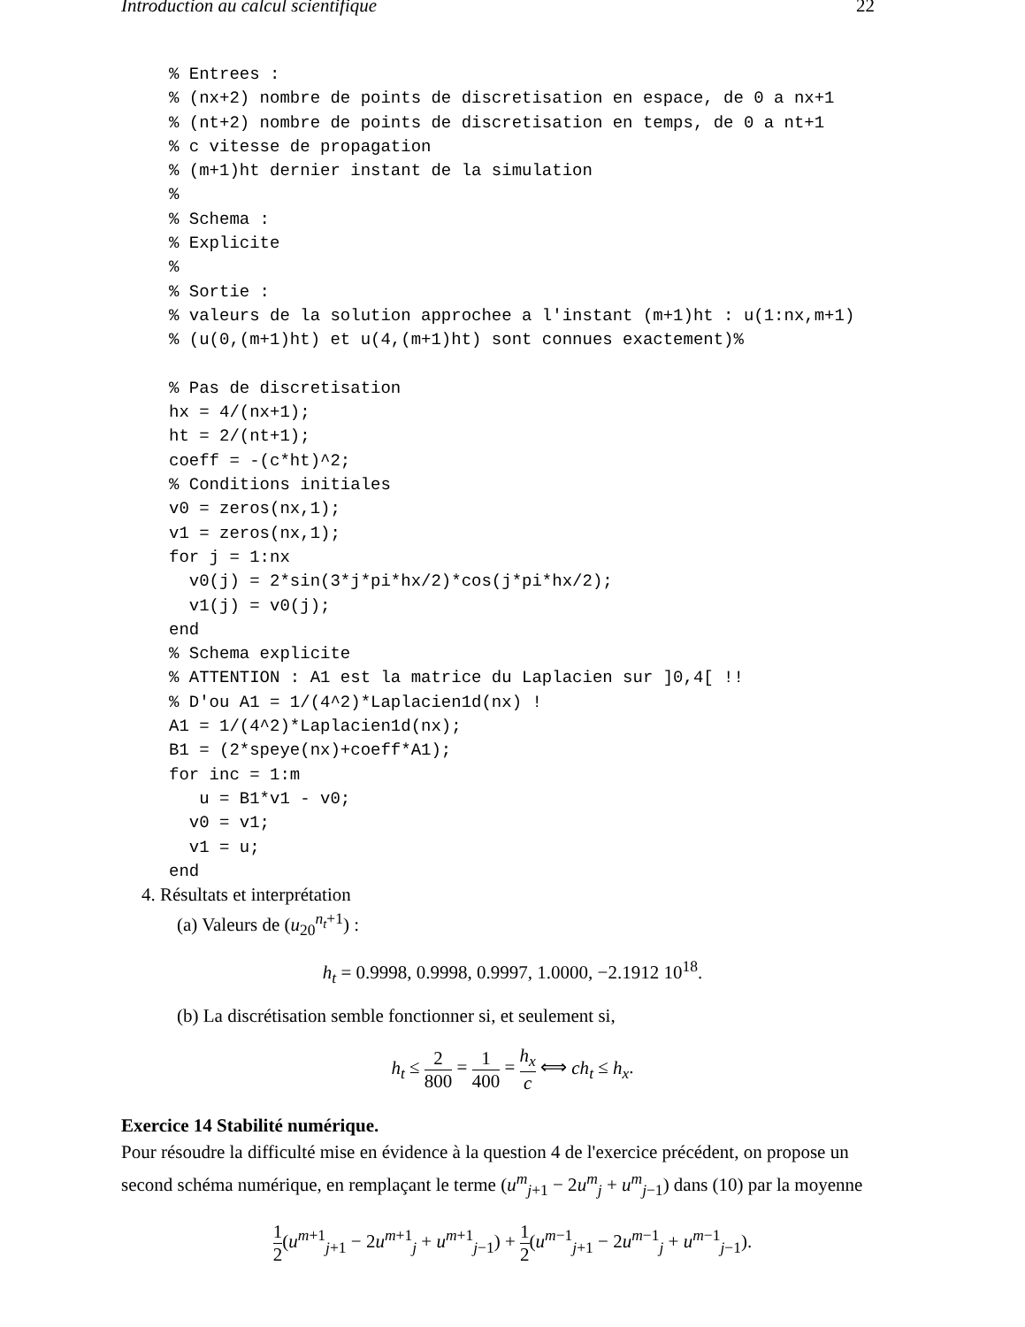Introduction au calcul scientifique 22
% Entrees :
% (nx+2) nombre de points de discretisation en espace, de 0 a nx+1
% (nt+2) nombre de points de discretisation en temps, de 0 a nt+1
% c vitesse de propagation
% (m+1)ht dernier instant de la simulation
%
% Schema :
% Explicite
%
% Sortie :
% valeurs de la solution approchee a l'instant (m+1)ht : u(1:nx,m+1)
% (u(0,(m+1)ht) et u(4,(m+1)ht) sont connues exactement)%

% Pas de discretisation
hx = 4/(nx+1);
ht = 2/(nt+1);
coeff = -(c*ht)^2;
% Conditions initiales
v0 = zeros(nx,1);
v1 = zeros(nx,1);
for j = 1:nx
  v0(j) = 2*sin(3*j*pi*hx/2)*cos(j*pi*hx/2);
  v1(j) = v0(j);
end
% Schema explicite
% ATTENTION : A1 est la matrice du Laplacien sur ]0,4[ !!
% D'ou A1 = 1/(4^2)*Laplacien1d(nx) !
A1 = 1/(4^2)*Laplacien1d(nx);
B1 = (2*speye(nx)+coeff*A1);
for inc = 1:m
   u = B1*v1 - v0;
  v0 = v1;
  v1 = u;
end
4. Résultats et interprétation
(a) Valeurs de (u<sub>20</sub><sup>n<sub>t</sub>+1</sup>) :
h<sub>t</sub> = 0.9998, 0.9998, 0.9997, 1.0000, −2.1912 10<sup>18</sup>.
(b) La discrétisation semble fonctionner si, et seulement si,
h<sub>t</sub> ≤ 2 800 = 1 400 = h<sub>x</sub> c ⟺ ch<sub>t</sub> ≤ h<sub>x</sub>.
Exercice 14 Stabilité numérique.
Pour résoudre la difficulté mise en évidence à la question 4 de l'exercice précédent, on propose un second schéma numérique, en remplaçant le terme (u<sup>m</sup><sub>j+1</sub> − 2u<sup>m</sup><sub>j</sub> + u<sup>m</sup><sub>j−1</sub>) dans (10) par la moyenne
1 2(u<sup>m+1</sup><sub>j+1</sub> − 2u<sup>m+1</sup><sub>j</sub> + u<sup>m+1</sup><sub>j−1</sub>) + 1 2(u<sup>m−1</sup><sub>j+1</sub> − 2u<sup>m−1</sup><sub>j</sub> + u<sup>m−1</sup><sub>j−1</sub>).